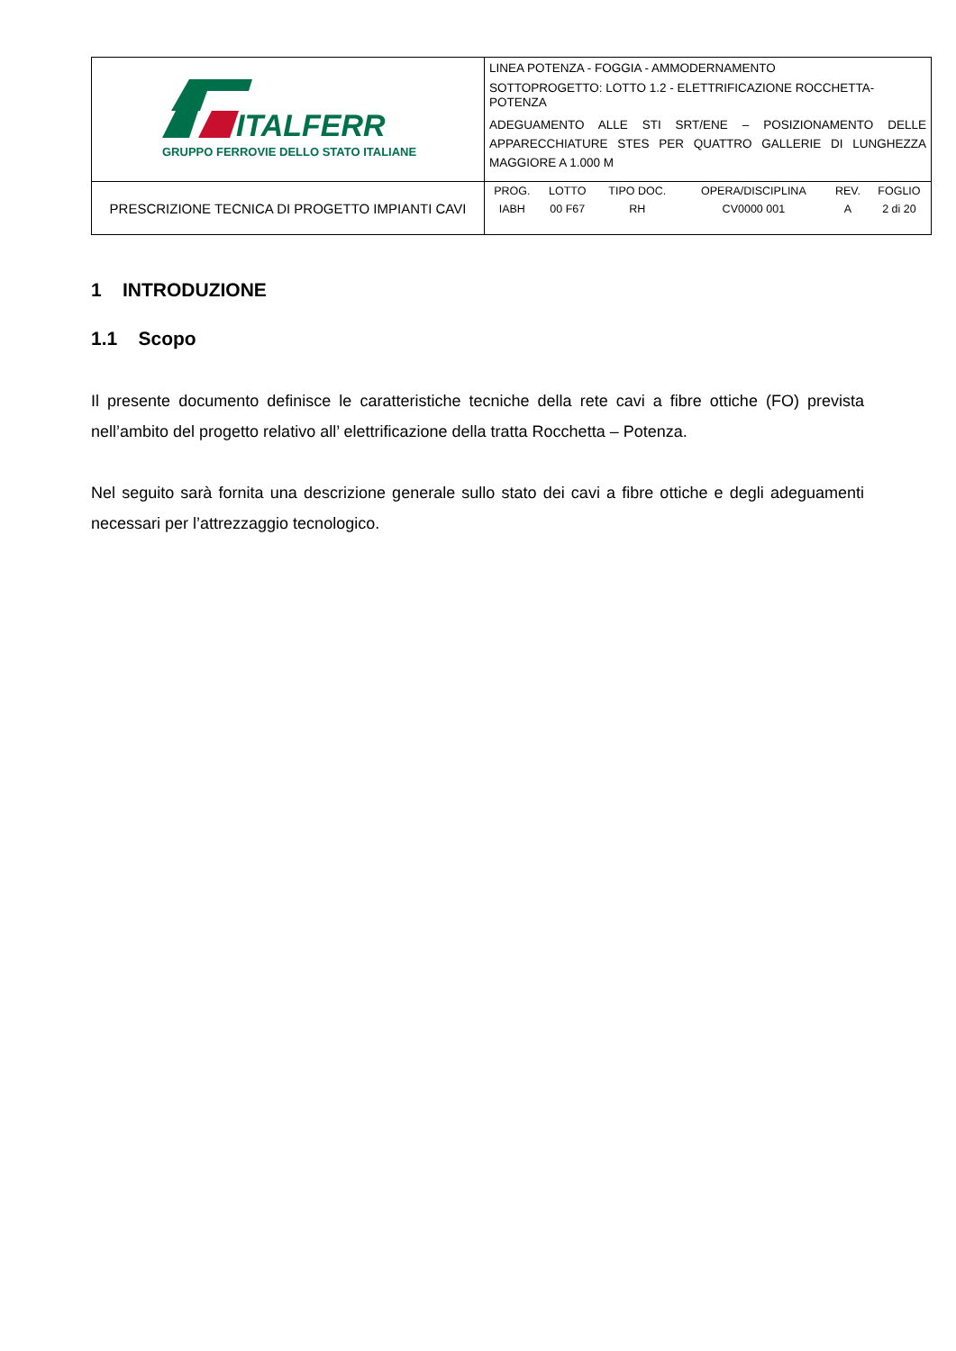| ITALFERR GRUPPO FERROVIE DELLO STATO ITALIANE | LINEA POTENZA - FOGGIA - AMMODERNAMENTO SOTTOPROGETTO: LOTTO 1.2 - ELETTRIFICAZIONE ROCCHETTA-POTENZA ADEGUAMENTO ALLE STI SRT/ENE – POSIZIONAMENTO DELLE APPARECCHIATURE STES PER QUATTRO GALLERIE DI LUNGHEZZA MAGGIORE A 1.000 M |
| PRESCRIZIONE TECNICA DI PROGETTO IMPIANTI CAVI | / PROG. / LOTTO / TIPO DOC. / OPERA/DISCIPLINA / REV. / FOGLIO / / --- / --- / --- / --- / --- / --- / / IABH / 00 F67 / RH / CV0000 001 / A / 2 di 20 / |
1 INTRODUZIONE
1.1 Scopo
Il presente documento definisce le caratteristiche tecniche della rete cavi a fibre ottiche (FO) prevista nell’ambito del progetto relativo all’ elettrificazione della tratta Rocchetta – Potenza.
Nel seguito sarà fornita una descrizione generale sullo stato dei cavi a fibre ottiche e degli adeguamenti necessari per l’attrezzaggio tecnologico.